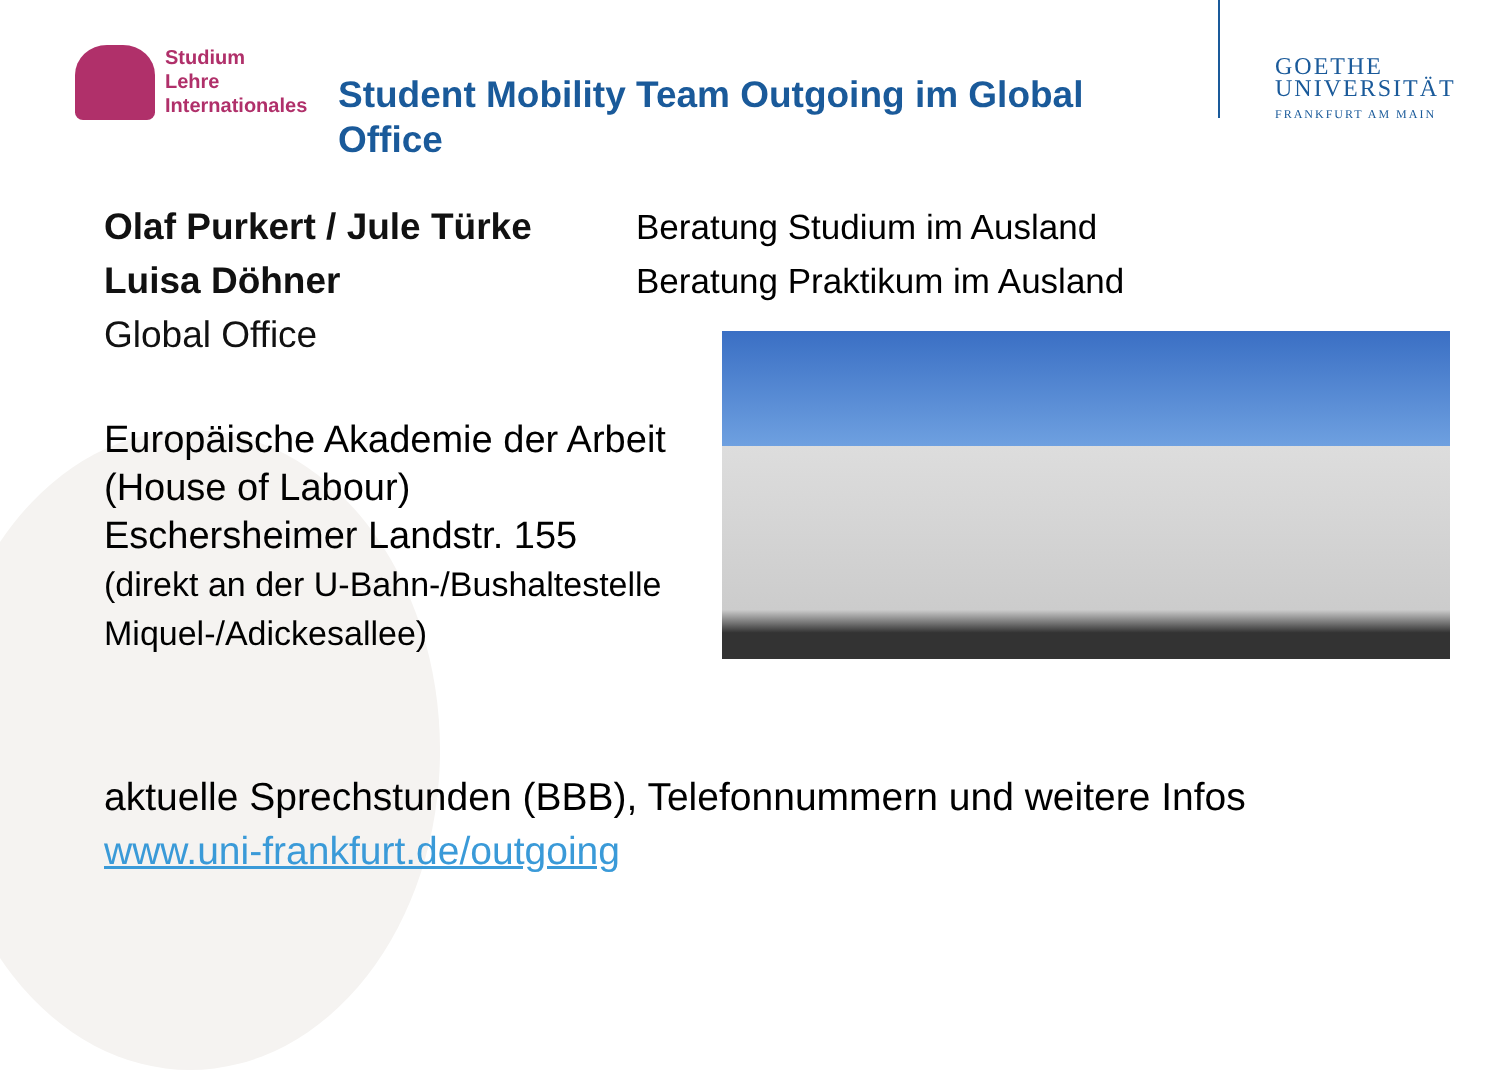Studium
Lehre
Internationales
Student Mobility Team Outgoing im Global Office
GOETHE
UNIVERSITÄT
FRANKFURT AM MAIN
Olaf Purkert / Jule Türke
Luisa Döhner
Global Office
Beratung Studium im Ausland
Beratung Praktikum im Ausland
Europäische Akademie der Arbeit
(House of Labour)
Eschersheimer Landstr. 155
(direkt an der U-Bahn-/Bushaltestelle
Miquel-/Adickesallee)
aktuelle Sprechstunden (BBB), Telefonnummern und weitere Infos
www.uni-frankfurt.de/outgoing